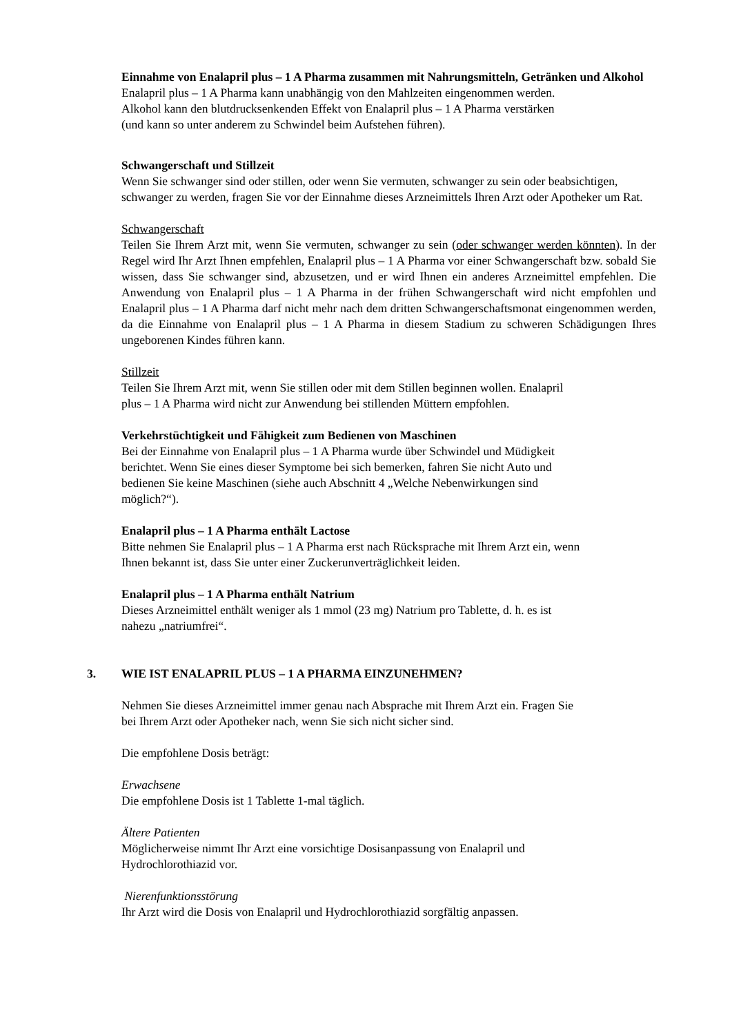Einnahme von Enalapril plus – 1 A Pharma zusammen mit Nahrungsmitteln, Getränken und Alkohol
Enalapril plus – 1 A Pharma kann unabhängig von den Mahlzeiten eingenommen werden.
Alkohol kann den blutdrucksenkenden Effekt von Enalapril plus – 1 A Pharma verstärken
(und kann so unter anderem zu Schwindel beim Aufstehen führen).
Schwangerschaft und Stillzeit
Wenn Sie schwanger sind oder stillen, oder wenn Sie vermuten, schwanger zu sein oder beabsichtigen, schwanger zu werden, fragen Sie vor der Einnahme dieses Arzneimittels Ihren Arzt oder Apotheker um Rat.
Schwangerschaft
Teilen Sie Ihrem Arzt mit, wenn Sie vermuten, schwanger zu sein (oder schwanger werden könnten). In der Regel wird Ihr Arzt Ihnen empfehlen, Enalapril plus – 1 A Pharma vor einer Schwangerschaft bzw. sobald Sie wissen, dass Sie schwanger sind, abzusetzen, und er wird Ihnen ein anderes Arzneimittel empfehlen. Die Anwendung von Enalapril plus – 1 A Pharma in der frühen Schwangerschaft wird nicht empfohlen und Enalapril plus – 1 A Pharma darf nicht mehr nach dem dritten Schwangerschaftsmonat eingenommen werden, da die Einnahme von Enalapril plus – 1 A Pharma in diesem Stadium zu schweren Schädigungen Ihres ungeborenen Kindes führen kann.
Stillzeit
Teilen Sie Ihrem Arzt mit, wenn Sie stillen oder mit dem Stillen beginnen wollen. Enalapril
plus – 1 A Pharma wird nicht zur Anwendung bei stillenden Müttern empfohlen.
Verkehrstüchtigkeit und Fähigkeit zum Bedienen von Maschinen
Bei der Einnahme von Enalapril plus – 1 A Pharma wurde über Schwindel und Müdigkeit
berichtet. Wenn Sie eines dieser Symptome bei sich bemerken, fahren Sie nicht Auto und
bedienen Sie keine Maschinen (siehe auch Abschnitt 4 „Welche Nebenwirkungen sind
möglich?“).
Enalapril plus – 1 A Pharma enthält Lactose
Bitte nehmen Sie Enalapril plus – 1 A Pharma erst nach Rücksprache mit Ihrem Arzt ein, wenn
Ihnen bekannt ist, dass Sie unter einer Zuckerunverträglichkeit leiden.
Enalapril plus – 1 A Pharma enthält Natrium
Dieses Arzneimittel enthält weniger als 1 mmol (23 mg) Natrium pro Tablette, d. h. es ist
nahezu „natriumfrei“.
3. WIE IST ENALAPRIL PLUS – 1 A PHARMA EINZUNEHMEN?
Nehmen Sie dieses Arzneimittel immer genau nach Absprache mit Ihrem Arzt ein. Fragen Sie
bei Ihrem Arzt oder Apotheker nach, wenn Sie sich nicht sicher sind.
Die empfohlene Dosis beträgt:
Erwachsene
Die empfohlene Dosis ist 1 Tablette 1-mal täglich.
Ältere Patienten
Möglicherweise nimmt Ihr Arzt eine vorsichtige Dosisanpassung von Enalapril und
Hydrochlorothiazid vor.
Nierenfunktionsstörung
Ihr Arzt wird die Dosis von Enalapril und Hydrochlorothiazid sorgfältig anpassen.